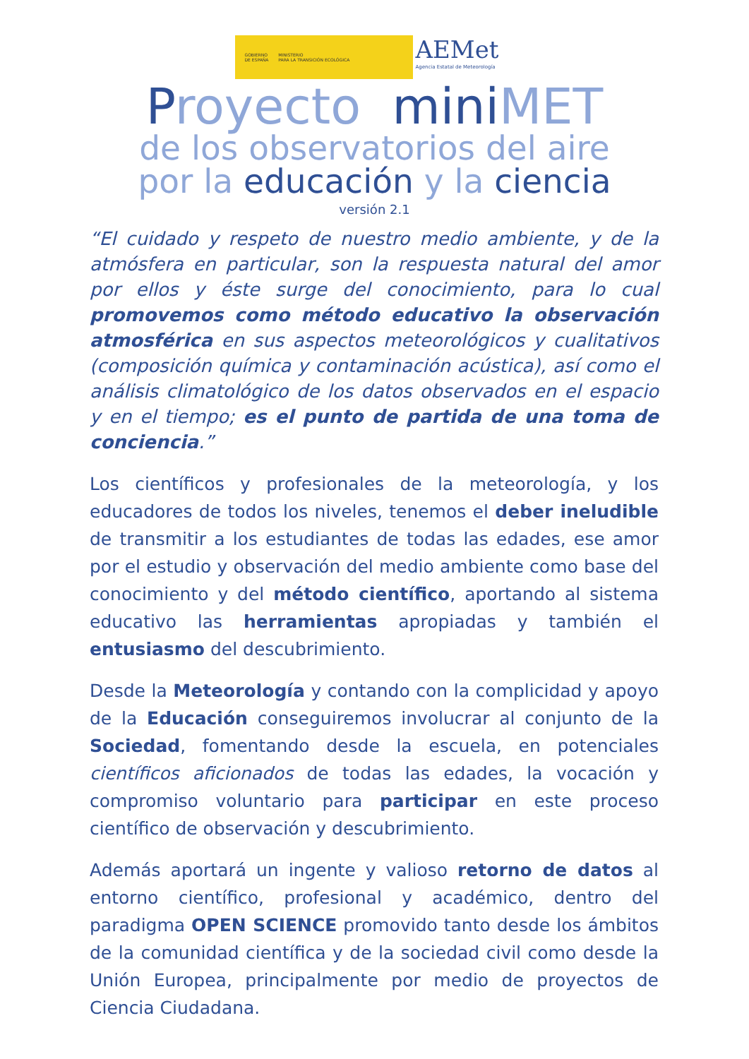GOBIERNO
DE ESPAÑA
MINISTERIO
PARA LA TRANSICIÓN ECOLÓGICA
AEMet
Agencia Estatal de Meteorología
Proyecto mini M ET
de los observatorios del aire
por la educación y la ciencia
versión 2.1
“El cuidado y respeto de nuestro medio ambiente, y de la atmósfera en particular, son la respuesta natural del amor por ellos y éste surge del conocimiento, para lo cual promovemos como método educativo la observación atmosférica en sus aspectos meteorológicos y cualitativos (composición química y contaminación acústica), así como el análisis climatológico de los datos observados en el espacio y en el tiempo; es el punto de partida de una toma de conciencia.”
Los científicos y profesionales de la meteorología, y los educadores de todos los niveles, tenemos el deber ineludible de transmitir a los estudiantes de todas las edades, ese amor por el estudio y observación del medio ambiente como base del conocimiento y del método científico, aportando al sistema educativo las herramientas apropiadas y también el entusiasmo del descubrimiento.
Desde la Meteorología y contando con la complicidad y apoyo de la Educación conseguiremos involucrar al conjunto de la Sociedad, fomentando desde la escuela, en potenciales científicos aficionados de todas las edades, la vocación y compromiso voluntario para participar en este proceso científico de observación y descubrimiento.
Además aportará un ingente y valioso retorno de datos al entorno científico, profesional y académico, dentro del paradigma OPEN SCIENCE promovido tanto desde los ámbitos de la comunidad científica y de la sociedad civil como desde la Unión Europea, principalmente por medio de proyectos de Ciencia Ciudadana.